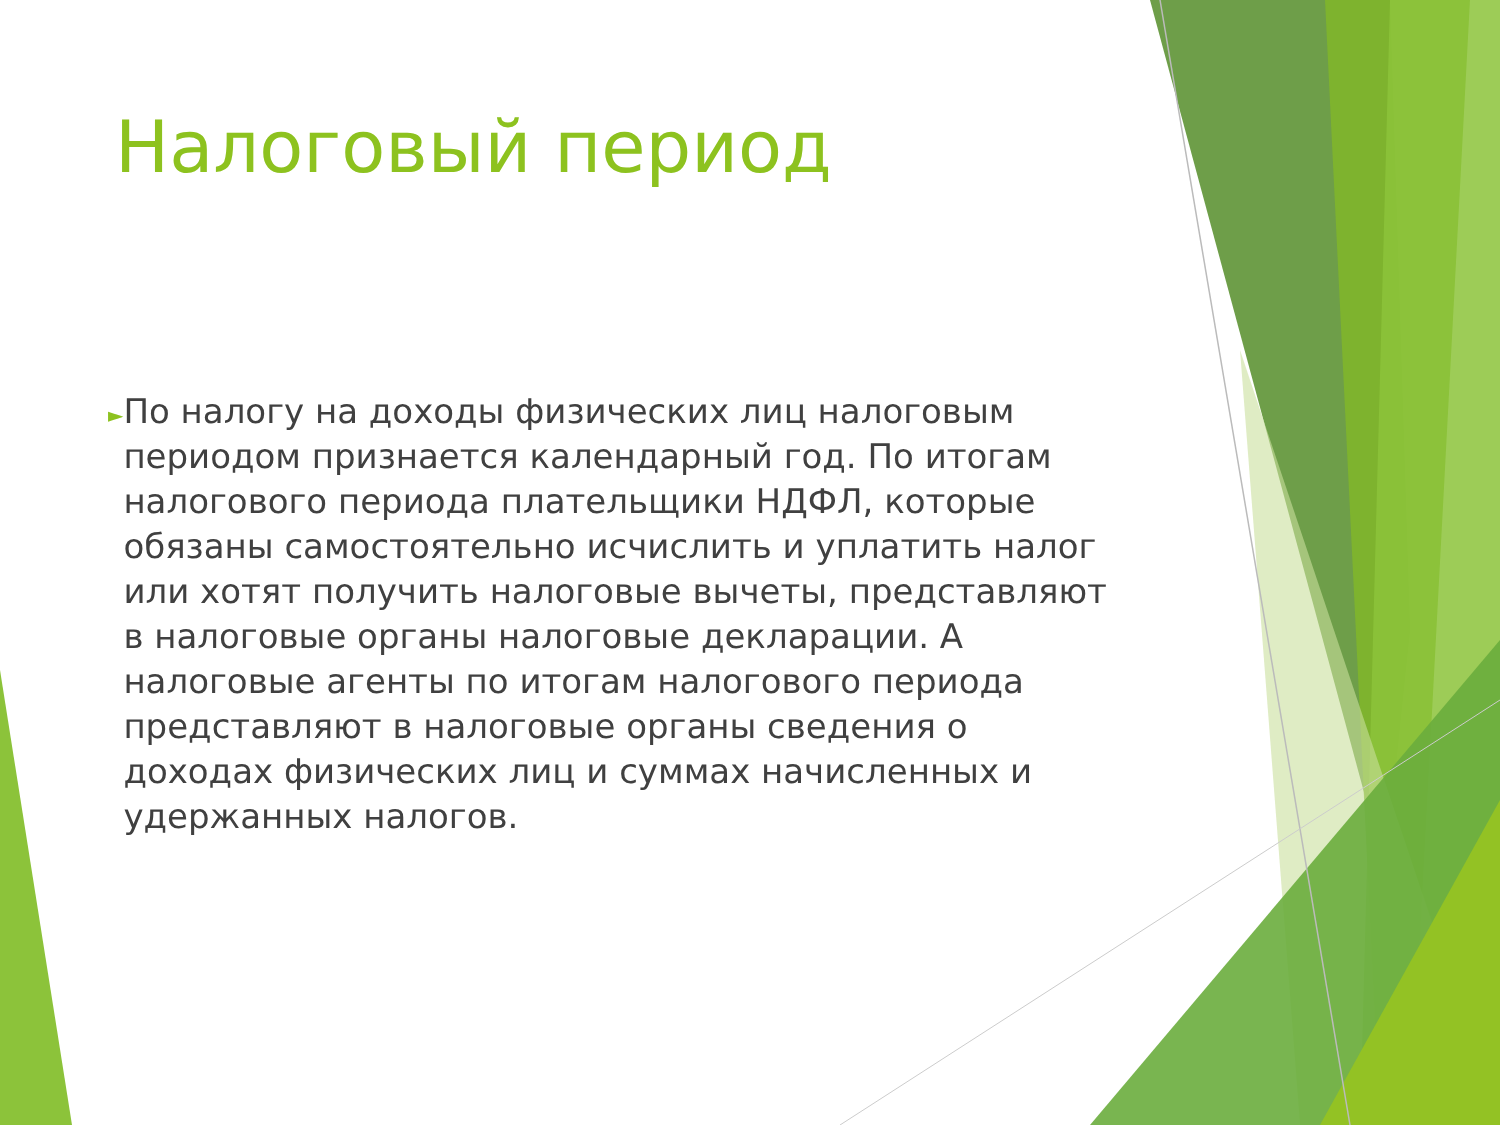Налоговый период
►
По налогу на доходы физических лиц налоговым периодом признается календарный год. По итогам налогового периода плательщики НДФЛ, которые обязаны самостоятельно исчислить и уплатить налог или хотят получить налоговые вычеты, представляют в налоговые органы налоговые декларации. А налоговые агенты по итогам налогового периода представляют в налоговые органы сведения о доходах физических лиц и суммах начисленных и удержанных налогов.